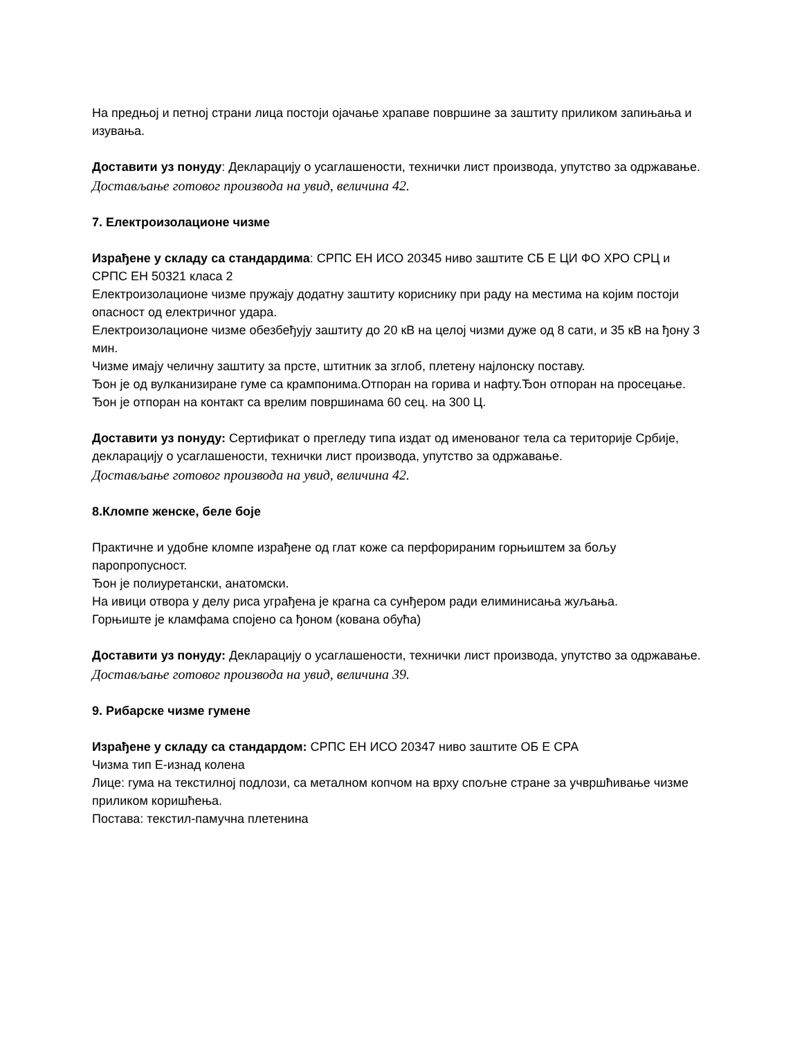На предњој и петној страни лица постоји ојачање храпаве површине за заштиту приликом запињања и изувања.
Доставити уз понуду: Декларацију о усаглашености, технички лист производа, упутство за одржавање.
Достављање готовог производа на увид, величина 42.
7. Електроизолационе чизме
Израђене у складу са стандардима: СРПС ЕН ИСО 20345 ниво заштите СБ Е ЦИ ФО ХРО СРЦ и СРПС ЕН 50321 класа 2
Електроизолационе чизме пружају додатну заштиту кориснику при раду на местима на којим постоји опасност од електричног удара.
Електроизолационе чизме обезбеђују заштиту до 20 кВ на целој чизми дуже од 8 сати, и 35 кВ на ђону 3 мин.
Чизме имају челичну заштиту за прсте, штитник за зглоб, плетену најлонску поставу.
Ђон је од вулканизиране гуме са крампонима.Отпоран на горива и нафту.Ђон отпоран на просецање.
Ђон је отпоран на контакт са врелим површинама 60 сец. на 300 Ц.
Доставити уз понуду: Сертификат о прегледу типа издат од именованог тела са територије Србије, декларацију о усаглашености, технички лист производа, упутство за одржавање.
Достављање готовог производа на увид, величина 42.
8.Кломпе женске, беле боје
Практичне и удобне кломпе израђене од глат коже са перфорираним горњиштем за бољу паропропусност.
Ђон је полиуретански, анатомски.
На ивици отвора у делу риса уграђена је крагна са сунђером ради елиминисања жуљања.
Горњиште је кламфама спојено са ђоном (кована обућа)
Доставити уз понуду: Декларацију о усаглашености, технички лист производа, упутство за одржавање.
Достављање готовог производа на увид, величина 39.
9. Рибарске чизме гумене
Израђене у складу са стандардом: СРПС ЕН ИСО 20347 ниво заштите ОБ Е СРА
Чизма тип Е-изнад колена
Лице: гума на текстилној подлози, са металном копчом на врху спољне стране за учвршћивање чизме приликом коришћења.
Постава: текстил-памучна плетенина